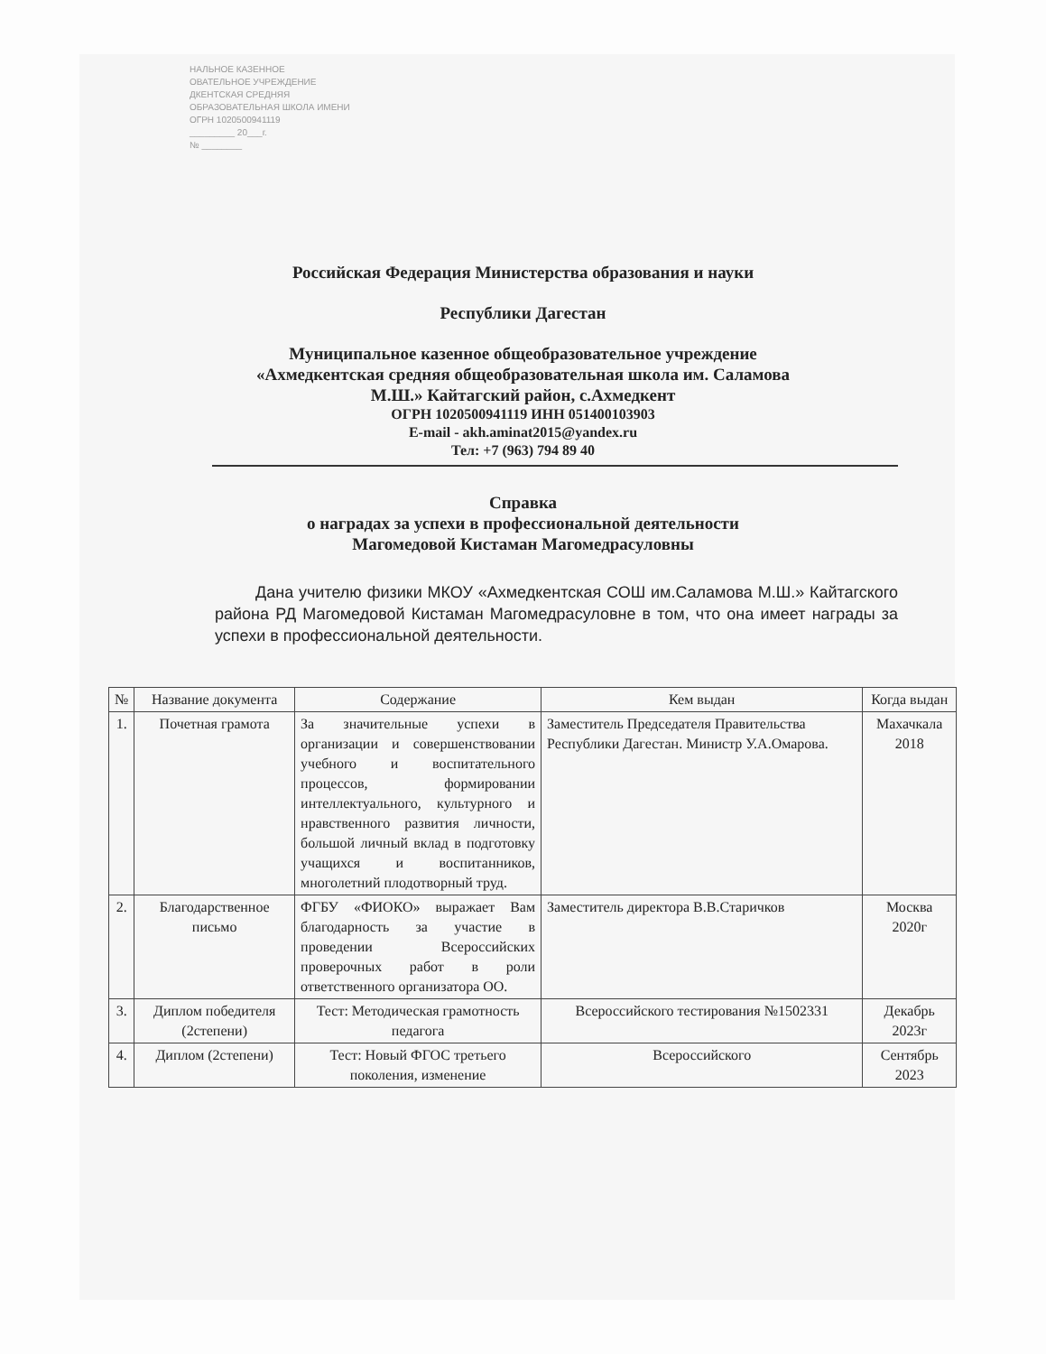НАЛЬНОЕ КАЗЕННОЕ
ОВАТЕЛЬНОЕ УЧРЕЖДЕНИЕ
ДКЕНТСКАЯ СРЕДНЯЯ
ОБРАЗОВАТЕЛЬНАЯ ШКОЛА ИМЕНИ
ОГРН 1020500941119
_________ 20___г.
№ ________
Российская Федерация Министерства образования и науки
Республики Дагестан
Муниципальное казенное общеобразовательное учреждение
«Ахмедкентская средняя общеобразовательная школа им. Саламова
М.Ш.» Кайтагский район, с.Ахмедкент
ОГРН 1020500941119 ИНН 051400103903
E-mail - akh.aminat2015@yandex.ru
Тел: +7 (963) 794 89 40
Справка
о наградах за успехи в профессиональной деятельности
Магомедовой Кистаман Магомедрасуловны
Дана учителю физики МКОУ «Ахмедкентская СОШ им.Саламова М.Ш.» Кайтагского района РД Магомедовой Кистаман Магомедрасуловне в том, что она имеет награды за успехи в профессиональной деятельности.
| № | Название документа | Содержание | Кем выдан | Когда выдан |
| --- | --- | --- | --- | --- |
| 1. | Почетная грамота | За значительные успехи в организации и совершенствовании учебного и воспитательного процессов, формировании интеллектуального, культурного и нравственного развития личности, большой личный вклад в подготовку учащихся и воспитанников, многолетний плодотворный труд. | Заместитель Председателя Правительства Республики Дагестан. Министр У.А.Омарова. | Махачкала 2018 |
| 2. | Благодарственное письмо | ФГБУ «ФИОКО» выражает Вам благодарность за участие в проведении Всероссийских проверочных работ в роли ответственного организатора ОО. | Заместитель директора В.В.Старичков | Москва 2020г |
| 3. | Диплом победителя (2степени) | Тест: Методическая грамотность педагога | Всероссийского тестирования №1502331 | Декабрь 2023г |
| 4. | Диплом (2степени) | Тест: Новый ФГОС третьего поколения, изменение | Всероссийского | Сентябрь 2023 |